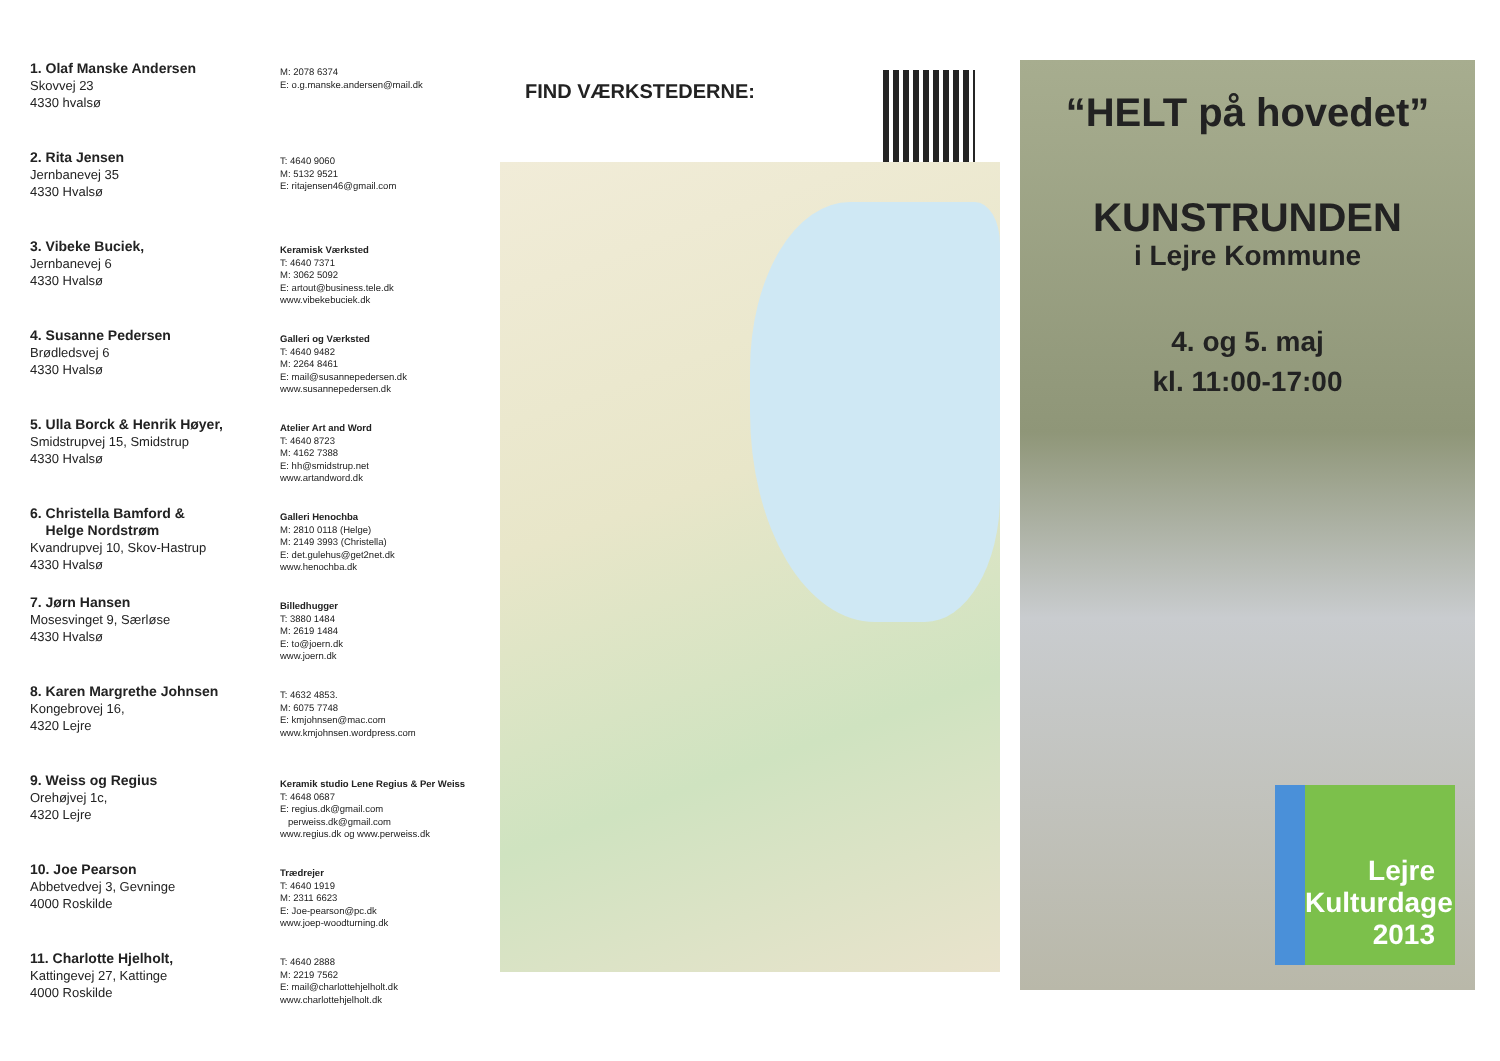1. Olaf Manske Andersen
Skovvej 23
4330 hvalsø
M: 2078 6374
E: o.g.manske.andersen@mail.dk
2. Rita Jensen
Jernbanevej 35
4330 Hvalsø
T: 4640 9060
M: 5132 9521
E: ritajensen46@gmail.com
3. Vibeke Buciek,
Jernbanevej 6
4330 Hvalsø
Keramisk Værksted
T: 4640 7371
M: 3062 5092
E: artout@business.tele.dk
www.vibekebuciek.dk
4. Susanne Pedersen
Brødledsvej 6
4330 Hvalsø
Galleri og Værksted
T: 4640 9482
M: 2264 8461
E: mail@susannepedersen.dk
www.susannepedersen.dk
5. Ulla Borck & Henrik Høyer,
Smidstrupvej 15, Smidstrup
4330 Hvalsø
Atelier Art and Word
T: 4640 8723
M: 4162 7388
E: hh@smidstrup.net
www.artandword.dk
6. Christella Bamford &
Helge Nordstrøm
Kvandrupvej 10, Skov-Hastrup
4330 Hvalsø
Galleri Henochba
M: 2810 0118 (Helge)
M: 2149 3993 (Christella)
E: det.gulehus@get2net.dk
www.henochba.dk
7. Jørn Hansen
Mosesvinget 9, Særløse
4330 Hvalsø
Billedhugger
T: 3880 1484
M: 2619 1484
E: to@joern.dk
www.joern.dk
8. Karen Margrethe Johnsen
Kongebrovej 16,
4320 Lejre
T: 4632 4853.
M: 6075 7748
E: kmjohnsen@mac.com
www.kmjohnsen.wordpress.com
9. Weiss og Regius
Orehøjvej 1c,
4320 Lejre
Keramik studio Lene Regius & Per Weiss
T: 4648 0687
E: regius.dk@gmail.com
perweiss.dk@gmail.com
www.regius.dk og www.perweiss.dk
10. Joe Pearson
Abbetvedvej 3, Gevninge
4000 Roskilde
Trædrejer
T: 4640 1919
M: 2311 6623
E: Joe-pearson@pc.dk
www.joep-woodturning.dk
11. Charlotte Hjelholt,
Kattingevej 27, Kattinge
4000 Roskilde
T: 4640 2888
M: 2219 7562
E: mail@charlottehjelholt.dk
www.charlottehjelholt.dk
FIND VÆRKSTEDERNE:
“HELT på hovedet”
KUNSTRUNDEN
i Lejre Kommune
4. og 5. maj
kl. 11:00-17:00
Lejre
Kulturdage
2013